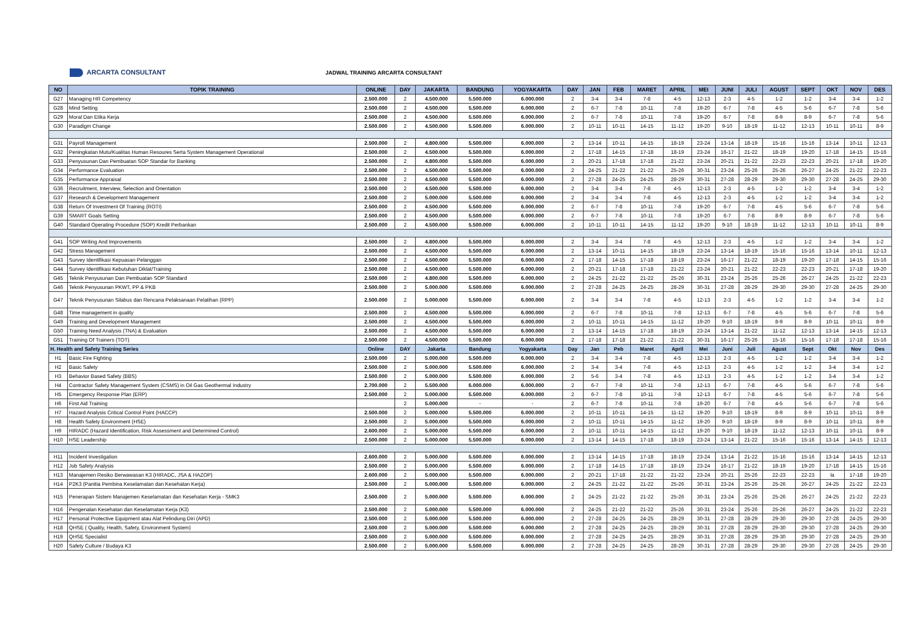ARCARTA CONSULTANT
JADWAL TRAINING ARCARTA CONSULTANT
| NO | TOPIK TRAINING | ONLINE | DAY | JAKARTA | BANDUNG | YOGYAKARTA | DAY | JAN | FEB | MARET | APRIL | MEI | JUNI | JULI | AGUST | SEPT | OKT | NOV | DES |
| --- | --- | --- | --- | --- | --- | --- | --- | --- | --- | --- | --- | --- | --- | --- | --- | --- | --- | --- | --- |
| G27 | Managing HR Competency | 2.500.000 | 2 | 4.500.000 | 5.500.000 | 6.000.000 | 2 | 3-4 | 3-4 | 7-8 | 4-5 | 12-13 | 2-3 | 4-5 | 1-2 | 1-2 | 3-4 | 3-4 | 1-2 |
| G28 | Mind Setting | 2.500.000 | 2 | 4.500.000 | 5.500.000 | 6.000.000 | 2 | 6-7 | 7-8 | 10-11 | 7-8 | 19-20 | 6-7 | 7-8 | 4-5 | 5-6 | 6-7 | 7-8 | 5-6 |
| G29 | Moral Dan Etika Kerja | 2.500.000 | 2 | 4.500.000 | 5.500.000 | 6.000.000 | 2 | 6-7 | 7-8 | 10-11 | 7-8 | 19-20 | 6-7 | 7-8 | 8-9 | 8-9 | 6-7 | 7-8 | 5-6 |
| G30 | Paradigm Change | 2.500.000 | 2 | 4.500.000 | 5.500.000 | 6.000.000 | 2 | 10-11 | 10-11 | 14-15 | 11-12 | 19-20 | 9-10 | 18-19 | 11-12 | 12-13 | 10-11 | 10-11 | 8-9 |
| G31 | Payroll Management | 2.500.000 | 2 | 4.800.000 | 5.500.000 | 6.000.000 | 2 | 13-14 | 10-11 | 14-15 | 18-19 | 23-24 | 13-14 | 18-19 | 15-16 | 15-16 | 13-14 | 10-11 | 12-13 |
| G32 | Peningkatan Mutu/Kualitas Human Resoures Serta System Management Operational | 2.500.000 | 2 | 4.500.000 | 5.500.000 | 6.000.000 | 2 | 17-18 | 14-15 | 17-18 | 18-19 | 23-24 | 16-17 | 21-22 | 18-19 | 19-20 | 17-18 | 14-15 | 15-16 |
| G33 | Penyusunan Dan Pembuatan SOP Standar for Banking | 2.500.000 | 2 | 4.800.000 | 5.500.000 | 6.000.000 | 2 | 20-21 | 17-18 | 17-18 | 21-22 | 23-24 | 20-21 | 21-22 | 22-23 | 22-23 | 20-21 | 17-18 | 19-20 |
| G34 | Performance Evaluation | 2.500.000 | 2 | 4.500.000 | 5.500.000 | 6.000.000 | 2 | 24-25 | 21-22 | 21-22 | 25-26 | 30-31 | 23-24 | 25-26 | 25-26 | 26-27 | 24-25 | 21-22 | 22-23 |
| G35 | Performance Appraisal | 2.500.000 | 2 | 4.500.000 | 5.500.000 | 6.000.000 | 2 | 27-28 | 24-25 | 24-25 | 28-29 | 30-31 | 27-28 | 28-29 | 29-30 | 29-30 | 27-28 | 24-25 | 29-30 |
| G36 | Recruitment, Interview, Selection and Orientation | 2.500.000 | 2 | 4.500.000 | 5.500.000 | 6.000.000 | 2 | 3-4 | 3-4 | 7-8 | 4-5 | 12-13 | 2-3 | 4-5 | 1-2 | 1-2 | 3-4 | 3-4 | 1-2 |
| G37 | Research & Development Management | 2.500.000 | 2 | 5.000.000 | 5.500.000 | 6.000.000 | 2 | 3-4 | 3-4 | 7-8 | 4-5 | 12-13 | 2-3 | 4-5 | 1-2 | 1-2 | 3-4 | 3-4 | 1-2 |
| G38 | Return Of Investment Of Training (ROTI) | 2.500.000 | 2 | 4.500.000 | 5.500.000 | 6.000.000 | 2 | 6-7 | 7-8 | 10-11 | 7-8 | 19-20 | 6-7 | 7-8 | 4-5 | 5-6 | 6-7 | 7-8 | 5-6 |
| G39 | SMART Goals Setting | 2.500.000 | 2 | 4.500.000 | 5.500.000 | 6.000.000 | 2 | 6-7 | 7-8 | 10-11 | 7-8 | 19-20 | 6-7 | 7-8 | 8-9 | 8-9 | 6-7 | 7-8 | 5-6 |
| G40 | Standard Operating Procedure (SOP) Kredit Perbankan | 2.500.000 | 2 | 4.500.000 | 5.500.000 | 6.000.000 | 2 | 10-11 | 10-11 | 14-15 | 11-12 | 19-20 | 9-10 | 18-19 | 11-12 | 12-13 | 10-11 | 10-11 | 8-9 |
| G41 | SOP Writing And Improvements | 2.500.000 | 2 | 4.800.000 | 5.500.000 | 6.000.000 | 2 | 3-4 | 3-4 | 7-8 | 4-5 | 12-13 | 2-3 | 4-5 | 1-2 | 1-2 | 3-4 | 3-4 | 1-2 |
| G42 | Stress Management | 2.500.000 | 2 | 4.500.000 | 5.500.000 | 6.000.000 | 2 | 13-14 | 10-11 | 14-15 | 18-19 | 23-24 | 13-14 | 18-19 | 15-16 | 15-16 | 13-14 | 10-11 | 12-13 |
| G43 | Survey Identifikasi Kepuasan Pelanggan | 2.500.000 | 2 | 4.500.000 | 5.500.000 | 6.000.000 | 2 | 17-18 | 14-15 | 17-18 | 18-19 | 23-24 | 16-17 | 21-22 | 18-19 | 19-20 | 17-18 | 14-15 | 15-16 |
| G44 | Survey Identifikasi Kebutuhan Diklat/Training | 2.500.000 | 2 | 4.500.000 | 5.500.000 | 6.000.000 | 2 | 20-21 | 17-18 | 17-18 | 21-22 | 23-24 | 20-21 | 21-22 | 22-23 | 22-23 | 20-21 | 17-18 | 19-20 |
| G45 | Teknik Penyusunan Dan Pembuatan SOP Standard | 2.500.000 | 2 | 4.800.000 | 5.500.000 | 6.000.000 | 2 | 24-25 | 21-22 | 21-22 | 25-26 | 30-31 | 23-24 | 25-26 | 25-26 | 26-27 | 24-25 | 21-22 | 22-23 |
| G46 | Teknik Penyusunan PKWT, PP & PKB | 2.500.000 | 2 | 5.000.000 | 5.500.000 | 6.000.000 | 2 | 27-28 | 24-25 | 24-25 | 28-29 | 30-31 | 27-28 | 28-29 | 29-30 | 29-30 | 27-28 | 24-25 | 29-30 |
| G47 | Teknik Penyusunan Silabus dan Rencana Pelaksanaan Pelatihan (RPP) | 2.500.000 | 2 | 5.000.000 | 5.500.000 | 6.000.000 | 2 | 3-4 | 3-4 | 7-8 | 4-5 | 12-13 | 2-3 | 4-5 | 1-2 | 1-2 | 3-4 | 3-4 | 1-2 |
| G48 | Time management in quality | 2.500.000 | 2 | 4.500.000 | 5.500.000 | 6.000.000 | 2 | 6-7 | 7-8 | 10-11 | 7-8 | 12-13 | 6-7 | 7-8 | 4-5 | 5-6 | 6-7 | 7-8 | 5-6 |
| G49 | Training and Development Management | 2.500.000 | 2 | 4.500.000 | 5.500.000 | 6.000.000 | 2 | 10-11 | 10-11 | 14-15 | 11-12 | 19-20 | 9-10 | 18-19 | 8-9 | 8-9 | 10-11 | 10-11 | 8-9 |
| G50 | Training Need Analysis (TNA) & Evaluation | 2.500.000 | 2 | 4.500.000 | 5.500.000 | 6.000.000 | 2 | 13-14 | 14-15 | 17-18 | 18-19 | 23-24 | 13-14 | 21-22 | 11-12 | 12-13 | 13-14 | 14-15 | 12-13 |
| G51 | Training Of Trainers (TOT) | 2.500.000 | 2 | 4.500.000 | 5.500.000 | 6.000.000 | 2 | 17-18 | 17-18 | 21-22 | 21-22 | 30-31 | 16-17 | 25-26 | 15-16 | 15-16 | 17-18 | 17-18 | 15-16 |
| H. Health and Safety Training Series | | Online | DAY | Jakarta | Bandung | Yogyakarta | Day | Jan | Peb | Maret | April | Mei | Juni | Juli | Agust | Sept | Okt | Nov | Des |
| H1 | Basic Fire Fighting | 2.500.000 | 2 | 5.000.000 | 5.500.000 | 6.000.000 | 2 | 3-4 | 3-4 | 7-8 | 4-5 | 12-13 | 2-3 | 4-5 | 1-2 | 1-2 | 3-4 | 3-4 | 1-2 |
| H2 | Basic Safety | 2.500.000 | 2 | 5.000.000 | 5.500.000 | 6.000.000 | 2 | 3-4 | 3-4 | 7-8 | 4-5 | 12-13 | 2-3 | 4-5 | 1-2 | 1-2 | 3-4 | 3-4 | 1-2 |
| H3 | Behavior Based Safety (BBS) | 2.500.000 | 2 | 5.000.000 | 5.500.000 | 6.000.000 | 2 | 5-6 | 3-4 | 7-8 | 4-5 | 12-13 | 2-3 | 4-5 | 1-2 | 1-2 | 3-4 | 3-4 | 1-2 |
| H4 | Contractor Safety Management System (CSMS) in Oil Gas Geothermal Industry | 2.700.000 | 2 | 5.500.000 | 6.000.000 | 6.000.000 | 2 | 6-7 | 7-8 | 10-11 | 7-8 | 12-13 | 6-7 | 7-8 | 4-5 | 5-6 | 6-7 | 7-8 | 5-6 |
| H5 | Emergency Response Plan (ERP) | 2.500.000 | 2 | 5.000.000 | 5.500.000 | 6.000.000 | 2 | 6-7 | 7-8 | 10-11 | 7-8 | 12-13 | 6-7 | 7-8 | 4-5 | 5-6 | 6-7 | 7-8 | 5-6 |
| H6 | First Aid Training | | 2 | 5.000.000 | - | - | 2 | 6-7 | 7-8 | 10-11 | 7-8 | 19-20 | 6-7 | 7-8 | 4-5 | 5-6 | 6-7 | 7-8 | 5-6 |
| H7 | Hazard Analysis Critical Control Point (HACCP) | 2.500.000 | 2 | 5.000.000 | 5.500.000 | 6.000.000 | 2 | 10-11 | 10-11 | 14-15 | 11-12 | 19-20 | 9-10 | 18-19 | 8-9 | 8-9 | 10-11 | 10-11 | 8-9 |
| H8 | Health Safety Environment (HSE) | 2.500.000 | 2 | 5.000.000 | 5.500.000 | 6.000.000 | 2 | 10-11 | 10-11 | 14-15 | 11-12 | 19-20 | 9-10 | 18-19 | 8-9 | 8-9 | 10-11 | 10-11 | 8-9 |
| H9 | HIRADC (Hazard Identification, Risk Assessment and Determined Control) | 2.600.000 | 2 | 5.000.000 | 5.500.000 | 6.000.000 | 2 | 10-11 | 10-11 | 14-15 | 11-12 | 19-20 | 9-10 | 18-19 | 11-12 | 12-13 | 10-11 | 10-11 | 8-9 |
| H10 | HSE Leadership | 2.500.000 | 2 | 5.000.000 | 5.500.000 | 6.000.000 | 2 | 13-14 | 14-15 | 17-18 | 18-19 | 23-24 | 13-14 | 21-22 | 15-16 | 15-16 | 13-14 | 14-15 | 12-13 |
| H11 | Incident Investigation | 2.600.000 | 2 | 5.000.000 | 5.500.000 | 6.000.000 | 2 | 13-14 | 14-15 | 17-18 | 18-19 | 23-24 | 13-14 | 21-22 | 15-16 | 15-16 | 13-14 | 14-15 | 12-13 |
| H12 | Job Safety Analysis | 2.500.000 | 2 | 5.000.000 | 5.500.000 | 6.000.000 | 2 | 17-18 | 14-15 | 17-18 | 18-19 | 23-24 | 16-17 | 21-22 | 18-19 | 19-20 | 17-18 | 14-15 | 15-16 |
| H13 | Manajemen Resiko Berwawasan K3 (HIRADC, JSA & HAZOP) | 2.600.000 | 2 | 5.000.000 | 5.500.000 | 6.000.000 | 2 | 20-21 | 17-18 | 21-22 | 21-22 | 23-24 | 20-21 | 25-26 | 22-23 | 22-23 | la | 17-18 | 19-20 |
| H14 | P2K3 (Panitia Pembina Keselamatan dan Kesehatan Kerja) | 2.500.000 | 2 | 5.000.000 | 5.500.000 | 6.000.000 | 2 | 24-25 | 21-22 | 21-22 | 25-26 | 30-31 | 23-24 | 25-26 | 25-26 | 26-27 | 24-25 | 21-22 | 22-23 |
| H15 | Penerapan Sistem Manajemen Keselamatan dan Kesehatan Kerja - SMK3 | 2.500.000 | 2 | 5.000.000 | 5.500.000 | 6.000.000 | 2 | 24-25 | 21-22 | 21-22 | 25-26 | 30-31 | 23-24 | 25-26 | 25-26 | 26-27 | 24-25 | 21-22 | 22-23 |
| H16 | Pengenalan Kesehatan dan Keselamatan Kerja (K3) | 2.500.000 | 2 | 5.000.000 | 5.500.000 | 6.000.000 | 2 | 24-25 | 21-22 | 21-22 | 25-26 | 30-31 | 23-24 | 25-26 | 25-26 | 26-27 | 24-25 | 21-22 | 22-23 |
| H17 | Personal Protective Equipment atau Alat Pelindung Diri (APD) | 2.500.000 | 2 | 5.000.000 | 5.500.000 | 6.000.000 | 2 | 27-28 | 24-25 | 24-25 | 28-29 | 30-31 | 27-28 | 28-29 | 29-30 | 29-30 | 27-28 | 24-25 | 29-30 |
| H18 | QHSE ( Quality, Health, Safety, Environment System) | 2.500.000 | 2 | 5.000.000 | 5.500.000 | 6.000.000 | 2 | 27-28 | 24-25 | 24-25 | 28-29 | 30-31 | 27-28 | 28-29 | 29-30 | 29-30 | 27-28 | 24-25 | 29-30 |
| H19 | QHSE Specialist | 2.500.000 | 2 | 5.000.000 | 5.500.000 | 6.000.000 | 2 | 27-28 | 24-25 | 24-25 | 28-29 | 30-31 | 27-28 | 28-29 | 29-30 | 29-30 | 27-28 | 24-25 | 29-30 |
| H20 | Safety Culture / Budaya K3 | 2.500.000 | 2 | 5.000.000 | 5.500.000 | 6.000.000 | 2 | 27-28 | 24-25 | 24-25 | 28-29 | 30-31 | 27-28 | 28-29 | 29-30 | 29-30 | 27-28 | 24-25 | 29-30 |